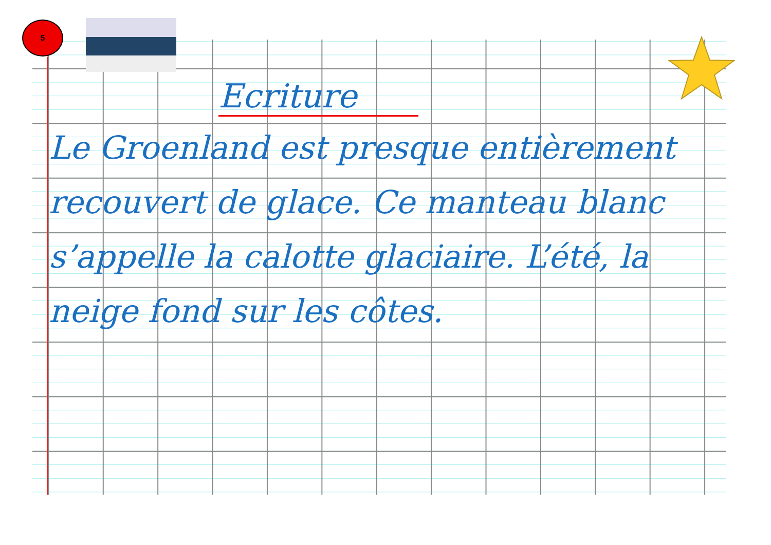5
Ecriture
Le Groenland est presque entièrement recouvert de glace. Ce manteau blanc s’appelle la calotte glaciaire. L’été, la neige fond sur les côtes.